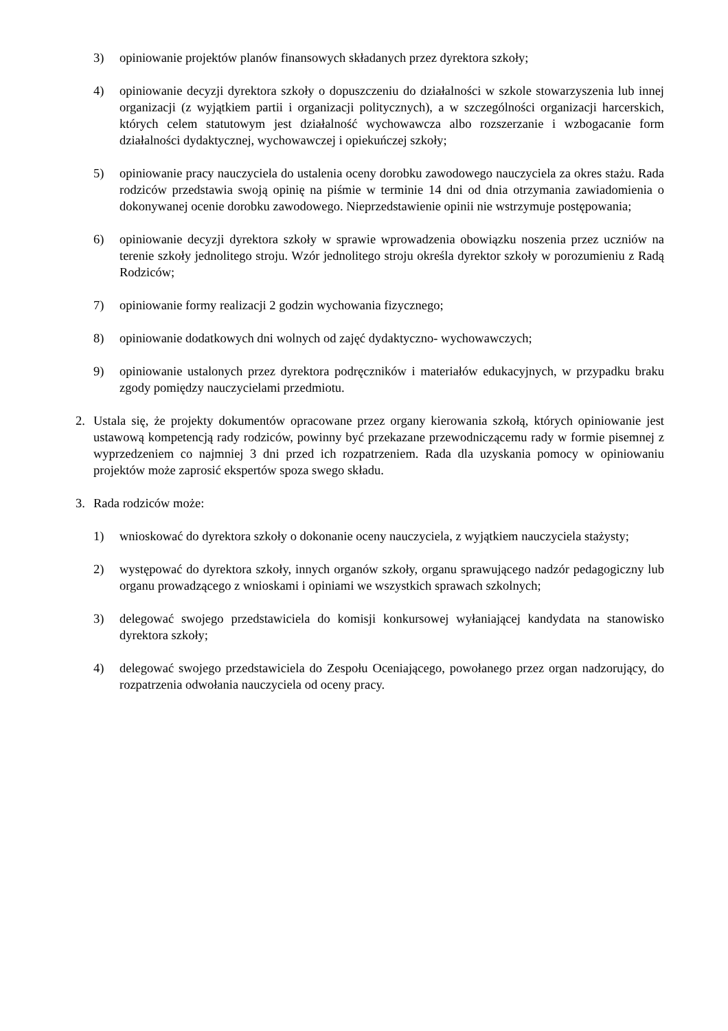3) opiniowanie projektów planów finansowych składanych przez dyrektora szkoły;
4) opiniowanie decyzji dyrektora szkoły o dopuszczeniu do działalności w szkole stowarzyszenia lub innej organizacji (z wyjątkiem partii i organizacji politycznych), a w szczególności organizacji harcerskich, których celem statutowym jest działalność wychowawcza albo rozszerzanie i wzbogacanie form działalności dydaktycznej, wychowawczej i opiekuńczej szkoły;
5) opiniowanie pracy nauczyciela do ustalenia oceny dorobku zawodowego nauczyciela za okres stażu. Rada rodziców przedstawia swoją opinię na piśmie w terminie 14 dni od dnia otrzymania zawiadomienia o dokonywanej ocenie dorobku zawodowego. Nieprzedstawienie opinii nie wstrzymuje postępowania;
6) opiniowanie decyzji dyrektora szkoły w sprawie wprowadzenia obowiązku noszenia przez uczniów na terenie szkoły jednolitego stroju. Wzór jednolitego stroju określa dyrektor szkoły w porozumieniu z Radą Rodziców;
7) opiniowanie formy realizacji 2 godzin wychowania fizycznego;
8) opiniowanie dodatkowych dni wolnych od zajęć dydaktyczno- wychowawczych;
9) opiniowanie ustalonych przez dyrektora podręczników i materiałów edukacyjnych, w przypadku braku zgody pomiędzy nauczycielami przedmiotu.
2. Ustala się, że projekty dokumentów opracowane przez organy kierowania szkołą, których opiniowanie jest ustawową kompetencją rady rodziców, powinny być przekazane przewodniczącemu rady w formie pisemnej z wyprzedzeniem co najmniej 3 dni przed ich rozpatrzeniem. Rada dla uzyskania pomocy w opiniowaniu projektów może zaprosić ekspertów spoza swego składu.
3. Rada rodziców może:
1) wnioskować do dyrektora szkoły o dokonanie oceny nauczyciela, z wyjątkiem nauczyciela stażysty;
2) występować do dyrektora szkoły, innych organów szkoły, organu sprawującego nadzór pedagogiczny lub organu prowadzącego z wnioskami i opiniami we wszystkich sprawach szkolnych;
3) delegować swojego przedstawiciela do komisji konkursowej wyłaniającej kandydata na stanowisko dyrektora szkoły;
4) delegować swojego przedstawiciela do Zespołu Oceniającego, powołanego przez organ nadzorujący, do rozpatrzenia odwołania nauczyciela od oceny pracy.